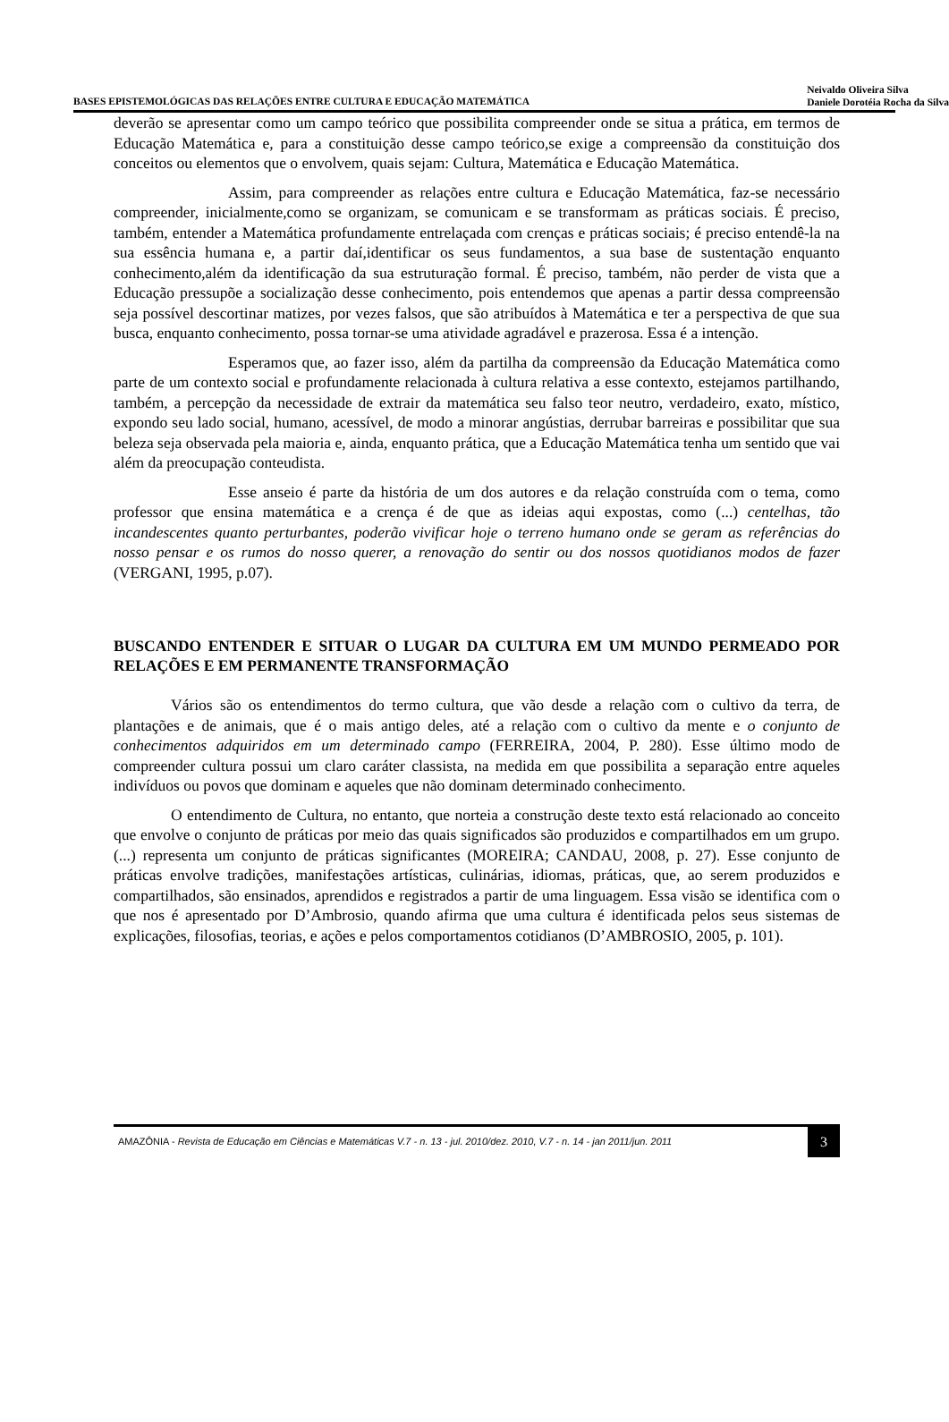BASES EPISTEMOLÓGICAS DAS RELAÇÕES ENTRE CULTURA E EDUCAÇÃO MATEMÁTICA
Neivaldo Oliveira Silva
Daniele Dorotéia Rocha da Silva
deverão se apresentar como um campo teórico que possibilita compreender onde se situa a prática, em termos de Educação Matemática e, para a constituição desse campo teórico,se exige a compreensão da constituição dos conceitos ou elementos que o envolvem, quais sejam: Cultura, Matemática e Educação Matemática.
Assim, para compreender as relações entre cultura e Educação Matemática, faz-se necessário compreender, inicialmente,como se organizam, se comunicam e se transformam as práticas sociais. É preciso, também, entender a Matemática profundamente entrelaçada com crenças e práticas sociais; é preciso entendê-la na sua essência humana e, a partir daí,identificar os seus fundamentos, a sua base de sustentação enquanto conhecimento,além da identificação da sua estruturação formal. É preciso, também, não perder de vista que a Educação pressupõe a socialização desse conhecimento, pois entendemos que apenas a partir dessa compreensão seja possível descortinar matizes, por vezes falsos, que são atribuídos à Matemática e ter a perspectiva de que sua busca, enquanto conhecimento, possa tornar-se uma atividade agradável e prazerosa. Essa é a intenção.
Esperamos que, ao fazer isso, além da partilha da compreensão da Educação Matemática como parte de um contexto social e profundamente relacionada à cultura relativa a esse contexto, estejamos partilhando, também, a percepção da necessidade de extrair da matemática seu falso teor neutro, verdadeiro, exato, místico, expondo seu lado social, humano, acessível, de modo a minorar angústias, derrubar barreiras e possibilitar que sua beleza seja observada pela maioria e, ainda, enquanto prática, que a Educação Matemática tenha um sentido que vai além da preocupação conteudista.
Esse anseio é parte da história de um dos autores e da relação construída com o tema, como professor que ensina matemática e a crença é de que as ideias aqui expostas, como (...) centelhas, tão incandescentes quanto perturbantes, poderão vivificar hoje o terreno humano onde se geram as referências do nosso pensar e os rumos do nosso querer, a renovação do sentir ou dos nossos quotidianos modos de fazer (VERGANI, 1995, p.07).
BUSCANDO ENTENDER E SITUAR O LUGAR DA CULTURA EM UM MUNDO PERMEADO POR RELAÇÕES E EM PERMANENTE TRANSFORMAÇÃO
Vários são os entendimentos do termo cultura, que vão desde a relação com o cultivo da terra, de plantações e de animais, que é o mais antigo deles, até a relação com o cultivo da mente e o conjunto de conhecimentos adquiridos em um determinado campo (FERREIRA, 2004, P. 280). Esse último modo de compreender cultura possui um claro caráter classista, na medida em que possibilita a separação entre aqueles indivíduos ou povos que dominam e aqueles que não dominam determinado conhecimento.
O entendimento de Cultura, no entanto, que norteia a construção deste texto está relacionado ao conceito que envolve o conjunto de práticas por meio das quais significados são produzidos e compartilhados em um grupo. (...) representa um conjunto de práticas significantes (MOREIRA; CANDAU, 2008, p. 27). Esse conjunto de práticas envolve tradições, manifestações artísticas, culinárias, idiomas, práticas, que, ao serem produzidos e compartilhados, são ensinados, aprendidos e registrados a partir de uma linguagem. Essa visão se identifica com o que nos é apresentado por D’Ambrosio, quando afirma que uma cultura é identificada pelos seus sistemas de explicações, filosofias, teorias, e ações e pelos comportamentos cotidianos (D’AMBROSIO, 2005, p. 101).
AMAZÔNIA - Revista de Educação em Ciências e Matemáticas V.7 - n. 13 - jul. 2010/dez. 2010, V.7 - n. 14 - jan 2011/jun. 2011
3